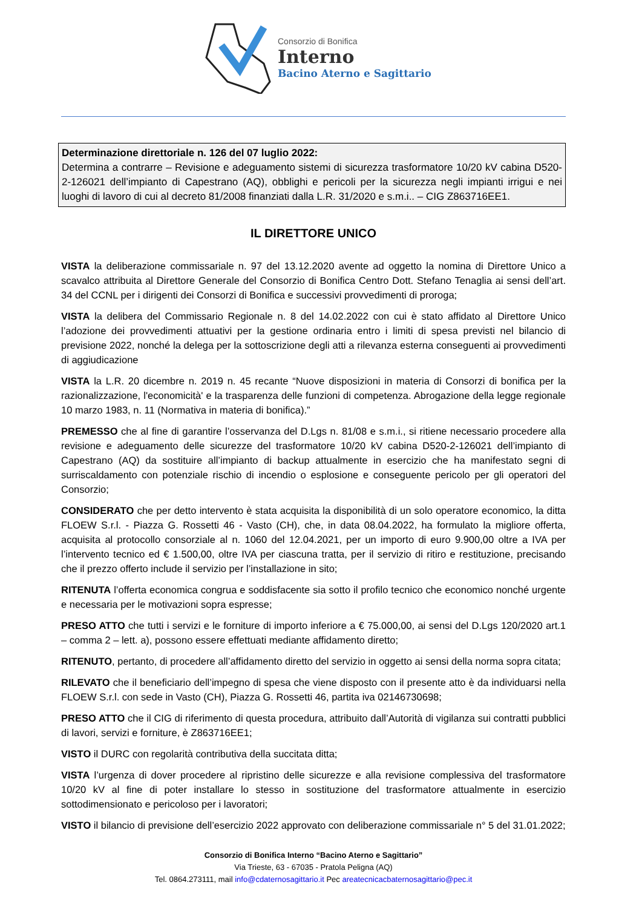Consorzio di Bonifica
Interno
Bacino Aterno e Sagittario
Determinazione direttoriale n. 126 del 07 luglio 2022:
Determina a contrarre – Revisione e adeguamento sistemi di sicurezza trasformatore 10/20 kV cabina D520-2-126021 dell’impianto di Capestrano (AQ), obblighi e pericoli per la sicurezza negli impianti irrigui e nei luoghi di lavoro di cui al decreto 81/2008 finanziati dalla L.R. 31/2020 e s.m.i.. – CIG Z863716EE1.
IL DIRETTORE UNICO
VISTA la deliberazione commissariale n. 97 del 13.12.2020 avente ad oggetto la nomina di Direttore Unico a scavalco attribuita al Direttore Generale del Consorzio di Bonifica Centro Dott. Stefano Tenaglia ai sensi dell’art. 34 del CCNL per i dirigenti dei Consorzi di Bonifica e successivi provvedimenti di proroga;
VISTA la delibera del Commissario Regionale n. 8 del 14.02.2022 con cui è stato affidato al Direttore Unico l’adozione dei provvedimenti attuativi per la gestione ordinaria entro i limiti di spesa previsti nel bilancio di previsione 2022, nonché la delega per la sottoscrizione degli atti a rilevanza esterna conseguenti ai provvedimenti di aggiudicazione
VISTA la L.R. 20 dicembre n. 2019 n. 45 recante “Nuove disposizioni in materia di Consorzi di bonifica per la razionalizzazione, l'economicità' e la trasparenza delle funzioni di competenza. Abrogazione della legge regionale 10 marzo 1983, n. 11 (Normativa in materia di bonifica).”
PREMESSO che al fine di garantire l’osservanza del D.Lgs n. 81/08 e s.m.i., si ritiene necessario procedere alla revisione e adeguamento delle sicurezze del trasformatore 10/20 kV cabina D520-2-126021 dell’impianto di Capestrano (AQ) da sostituire all’impianto di backup attualmente in esercizio che ha manifestato segni di surriscaldamento con potenziale rischio di incendio o esplosione e conseguente pericolo per gli operatori del Consorzio;
CONSIDERATO che per detto intervento è stata acquisita la disponibilità di un solo operatore economico, la ditta FLOEW S.r.l. - Piazza G. Rossetti 46 - Vasto (CH), che, in data 08.04.2022, ha formulato la migliore offerta, acquisita al protocollo consorziale al n. 1060 del 12.04.2021, per un importo di euro 9.900,00 oltre a IVA per l’intervento tecnico ed € 1.500,00, oltre IVA per ciascuna tratta, per il servizio di ritiro e restituzione, precisando che il prezzo offerto include il servizio per l’installazione in sito;
RITENUTA l’offerta economica congrua e soddisfacente sia sotto il profilo tecnico che economico nonché urgente e necessaria per le motivazioni sopra espresse;
PRESO ATTO che tutti i servizi e le forniture di importo inferiore a € 75.000,00, ai sensi del D.Lgs 120/2020 art.1 – comma 2 – lett. a), possono essere effettuati mediante affidamento diretto;
RITENUTO, pertanto, di procedere all’affidamento diretto del servizio in oggetto ai sensi della norma sopra citata;
RILEVATO che il beneficiario dell’impegno di spesa che viene disposto con il presente atto è da individuarsi nella FLOEW S.r.l. con sede in Vasto (CH), Piazza G. Rossetti 46, partita iva 02146730698;
PRESO ATTO che il CIG di riferimento di questa procedura, attribuito dall’Autorità di vigilanza sui contratti pubblici di lavori, servizi e forniture, è Z863716EE1;
VISTO il DURC con regolarità contributiva della succitata ditta;
VISTA l’urgenza di dover procedere al ripristino delle sicurezze e alla revisione complessiva del trasformatore 10/20 kV al fine di poter installare lo stesso in sostituzione del trasformatore attualmente in esercizio sottodimensionato e pericoloso per i lavoratori;
VISTO il bilancio di previsione dell’esercizio 2022 approvato con deliberazione commissariale n° 5 del 31.01.2022;
Consorzio di Bonifica Interno “Bacino Aterno e Sagittario”
Via Trieste, 63 - 67035 - Pratola Peligna (AQ)
Tel. 0864.273111, mail info@cdaternosagittario.it Pec areatecnicacbaternosagittario@pec.it